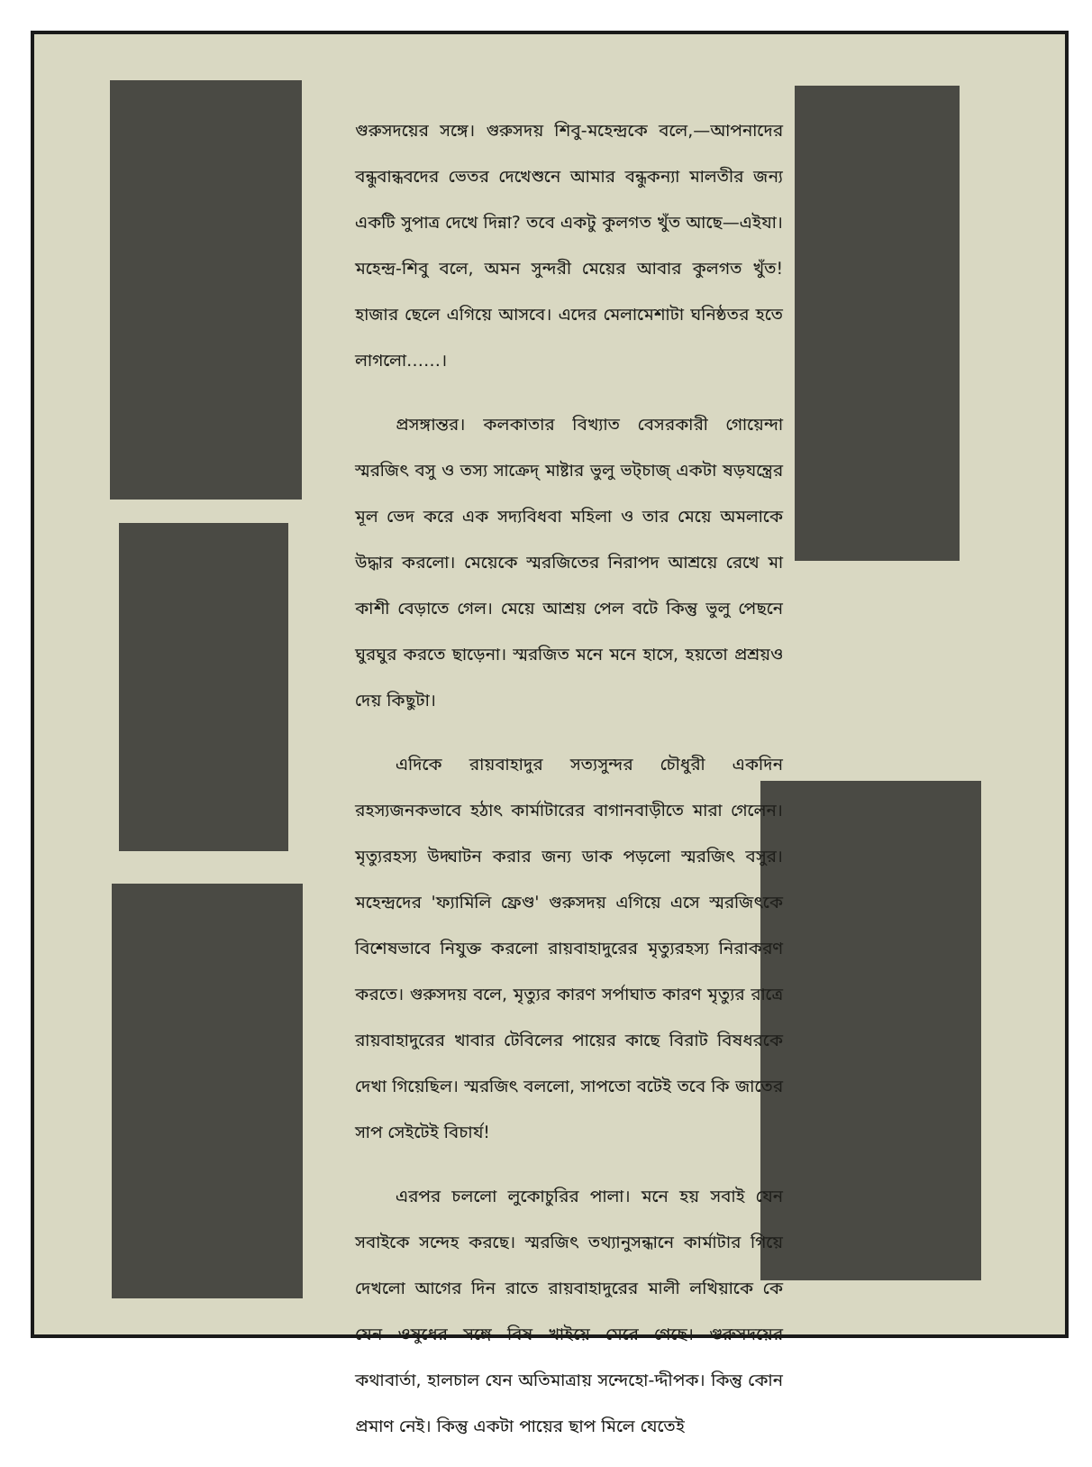গুরুসদয়ের সঙ্গে। গুরুসদয় শিবু-মহেন্দ্রকে বলে,—আপনাদের বন্ধুবান্ধবদের ভেতর দেখেশুনে আমার বন্ধুকন্যা মালতীর জন্য একটি সুপাত্র দেখে দিন্না? তবে একটু কুলগত খুঁত আছে—এইযা। মহেন্দ্র-শিবু বলে, অমন সুন্দরী মেয়ের আবার কুলগত খুঁত! হাজার ছেলে এগিয়ে আসবে। এদের মেলামেশাটা ঘনিষ্ঠতর হতে লাগলো……।
প্রসঙ্গান্তর। কলকাতার বিখ্যাত বেসরকারী গোয়েন্দা স্মরজিৎ বসু ও তস্য সাক্রেদ্ মাষ্টার ভুলু ভট্‌চাজ্ একটা ষড়যন্ত্রের মূল ভেদ করে এক সদ্যবিধবা মহিলা ও তার মেয়ে অমলাকে উদ্ধার করলো। মেয়েকে স্মরজিতের নিরাপদ আশ্রয়ে রেখে মা কাশী বেড়াতে গেল। মেয়ে আশ্রয় পেল বটে কিন্তু ভুলু পেছনে ঘুরঘুর করতে ছাড়েনা। স্মরজিত মনে মনে হাসে, হয়তো প্রশ্রয়ও দেয় কিছুটা।
এদিকে রায়বাহাদুর সত্যসুন্দর চৌধুরী একদিন রহস্যজনকভাবে হঠাৎ কার্মাটারের বাগানবাড়ীতে মারা গেলেন। মৃত্যুরহস্য উদ্ঘাটন করার জন্য ডাক পড়লো স্মরজিৎ বসুর। মহেন্দ্রদের 'ফ্যামিলি ফ্রেণ্ড' গুরুসদয় এগিয়ে এসে স্মরজিৎকে বিশেষভাবে নিযুক্ত করলো রায়বাহাদুরের মৃত্যুরহস্য নিরাকরণ করতে। গুরুসদয় বলে, মৃত্যুর কারণ সর্পাঘাত কারণ মৃত্যুর রাত্রে রায়বাহাদুরের খাবার টেবিলের পায়ের কাছে বিরাট বিষধরকে দেখা গিয়েছিল। স্মরজিৎ বললো, সাপতো বটেই তবে কি জাতের সাপ সেইটেই বিচার্য!
এরপর চললো লুকোচুরির পালা। মনে হয় সবাই যেন সবাইকে সন্দেহ করছে। স্মরজিৎ তথ্যানুসন্ধানে কার্মাটার গিয়ে দেখলো আগের দিন রাতে রায়বাহাদুরের মালী লখিয়াকে কে যেন ওষুধের সঙ্গে বিষ খাইয়ে মেরে গেছে। গুরুসদয়ের কথাবার্তা, হালচাল যেন অতিমাত্রায় সন্দেহো-দ্দীপক। কিন্তু কোন প্রমাণ নেই। কিন্তু একটা পায়ের ছাপ মিলে যেতেই